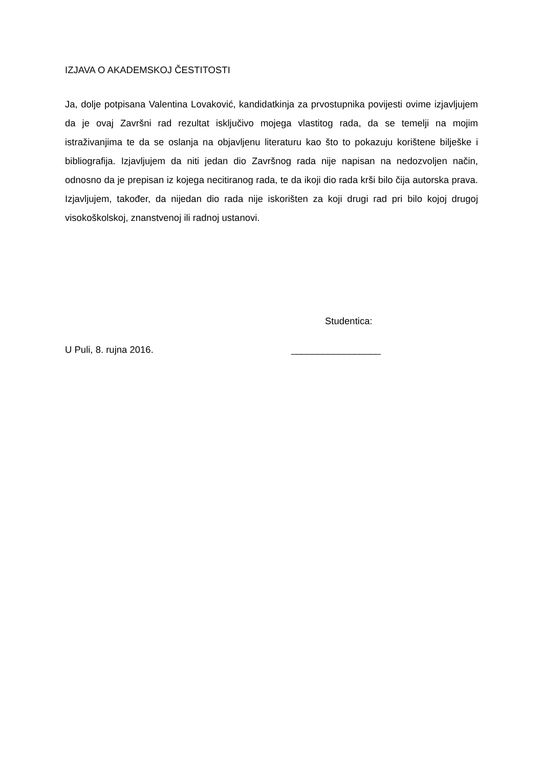IZJAVA O AKADEMSKOJ ČESTITOSTI
Ja, dolje potpisana Valentina Lovaković, kandidatkinja za prvostupnika povijesti ovime izjavljujem da je ovaj Završni rad rezultat isključivo mojega vlastitog rada, da se temelji na mojim istraživanjima te da se oslanja na objavljenu literaturu kao što to pokazuju korištene bilješke i bibliografija. Izjavljujem da niti jedan dio Završnog rada nije napisan na nedozvoljen način, odnosno da je prepisan iz kojega necitiranog rada, te da ikoji dio rada krši bilo čija autorska prava. Izjavljujem, također, da nijedan dio rada nije iskorišten za koji drugi rad pri bilo kojoj drugoj visokoškolskoj, znanstvenoj ili radnoj ustanovi.
Studentica:
U Puli, 8. rujna 2016. _________________